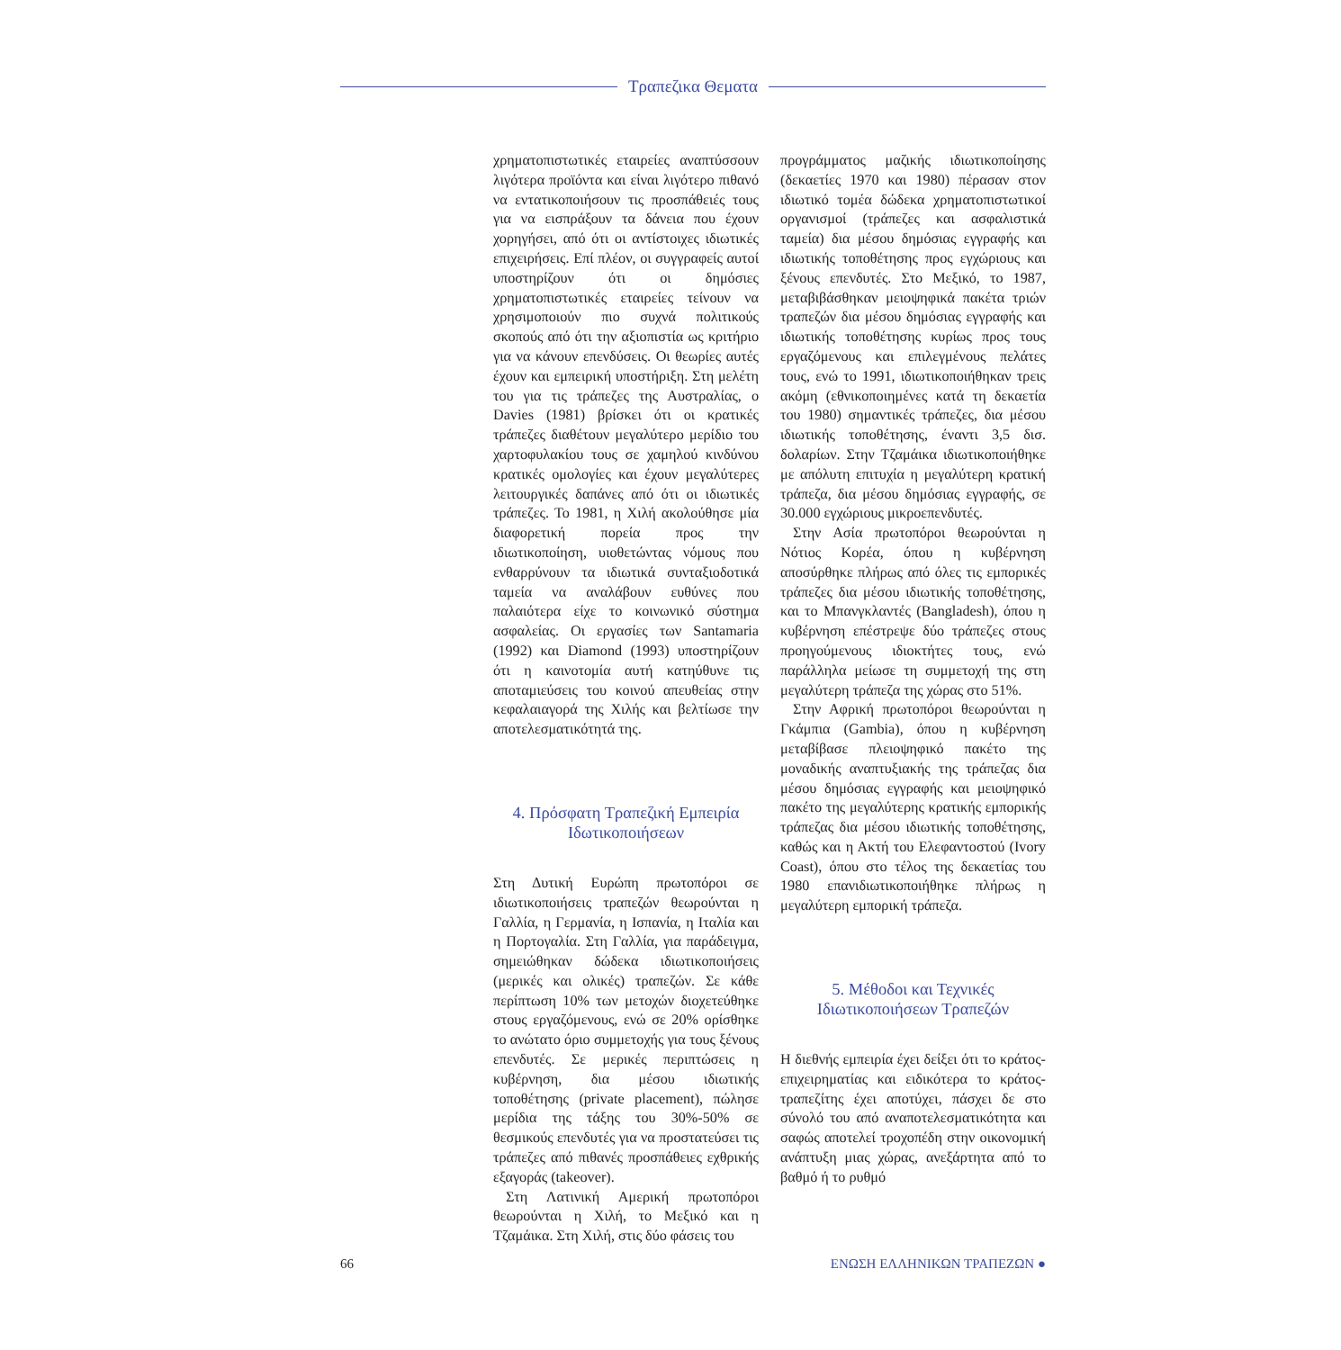Τραπεζικα Θεματα
χρηματοπιστωτικές εταιρείες αναπτύσσουν λιγότερα προϊόντα και είναι λιγότερο πιθανό να εντατικοποιήσουν τις προσπάθειές τους για να εισπράξουν τα δάνεια που έχουν χορηγήσει, από ότι οι αντίστοιχες ιδιωτικές επιχειρήσεις. Επί πλέον, οι συγγραφείς αυτοί υποστηρίζουν ότι οι δημόσιες χρηματοπιστωτικές εταιρείες τείνουν να χρησιμοποιούν πιο συχνά πολιτικούς σκοπούς από ότι την αξιοπιστία ως κριτήριο για να κάνουν επενδύσεις. Οι θεωρίες αυτές έχουν και εμπειρική υποστήριξη. Στη μελέτη του για τις τράπεζες της Αυστραλίας, ο Davies (1981) βρίσκει ότι οι κρατικές τράπεζες διαθέτουν μεγαλύτερο μερίδιο του χαρτοφυλακίου τους σε χαμηλού κινδύνου κρατικές ομολογίες και έχουν μεγαλύτερες λειτουργικές δαπάνες από ότι οι ιδιωτικές τράπεζες. Το 1981, η Χιλή ακολούθησε μία διαφορετική πορεία προς την ιδιωτικοποίηση, υιοθετώντας νόμους που ενθαρρύνουν τα ιδιωτικά συνταξιοδοτικά ταμεία να αναλάβουν ευθύνες που παλαιότερα είχε το κοινωνικό σύστημα ασφαλείας. Οι εργασίες των Santamaria (1992) και Diamond (1993) υποστηρίζουν ότι η καινοτομία αυτή κατηύθυνε τις αποταμιεύσεις του κοινού απευθείας στην κεφαλαιαγορά της Χιλής και βελτίωσε την αποτελεσματικότητά της.
4. Πρόσφατη Τραπεζική Εμπειρία Ιδωτικοποιήσεων
Στη Δυτική Ευρώπη πρωτοπόροι σε ιδιωτικοποιήσεις τραπεζών θεωρούνται η Γαλλία, η Γερμανία, η Ισπανία, η Ιταλία και η Πορτογαλία. Στη Γαλλία, για παράδειγμα, σημειώθηκαν δώδεκα ιδιωτικοποιήσεις (μερικές και ολικές) τραπεζών. Σε κάθε περίπτωση 10% των μετοχών διοχετεύθηκε στους εργαζόμενους, ενώ σε 20% ορίσθηκε το ανώτατο όριο συμμετοχής για τους ξένους επενδυτές. Σε μερικές περιπτώσεις η κυβέρνηση, δια μέσου ιδιωτικής τοποθέτησης (private placement), πώλησε μερίδια της τάξης του 30%-50% σε θεσμικούς επενδυτές για να προστατεύσει τις τράπεζες από πιθανές προσπάθειες εχθρικής εξαγοράς (takeover).
Στη Λατινική Αμερική πρωτοπόροι θεωρούνται η Χιλή, το Μεξικό και η Τζαμάικα. Στη Χιλή, στις δύο φάσεις του
προγράμματος μαζικής ιδιωτικοποίησης (δεκαετίες 1970 και 1980) πέρασαν στον ιδιωτικό τομέα δώδεκα χρηματοπιστωτικοί οργανισμοί (τράπεζες και ασφαλιστικά ταμεία) δια μέσου δημόσιας εγγραφής και ιδιωτικής τοποθέτησης προς εγχώριους και ξένους επενδυτές. Στο Μεξικό, το 1987, μεταβιβάσθηκαν μειοψηφικά πακέτα τριών τραπεζών δια μέσου δημόσιας εγγραφής και ιδιωτικής τοποθέτησης κυρίως προς τους εργαζόμενους και επιλεγμένους πελάτες τους, ενώ το 1991, ιδιωτικοποιήθηκαν τρεις ακόμη (εθνικοποιημένες κατά τη δεκαετία του 1980) σημαντικές τράπεζες, δια μέσου ιδιωτικής τοποθέτησης, έναντι 3,5 δισ. δολαρίων. Στην Τζαμάικα ιδιωτικοποιήθηκε με απόλυτη επιτυχία η μεγαλύτερη κρατική τράπεζα, δια μέσου δημόσιας εγγραφής, σε 30.000 εγχώριους μικροεπενδυτές.
Στην Ασία πρωτοπόροι θεωρούνται η Νότιος Κορέα, όπου η κυβέρνηση αποσύρθηκε πλήρως από όλες τις εμπορικές τράπεζες δια μέσου ιδιωτικής τοποθέτησης, και το Μπανγκλαντές (Bangladesh), όπου η κυβέρνηση επέστρεψε δύο τράπεζες στους προηγούμενους ιδιοκτήτες τους, ενώ παράλληλα μείωσε τη συμμετοχή της στη μεγαλύτερη τράπεζα της χώρας στο 51%.
Στην Αφρική πρωτοπόροι θεωρούνται η Γκάμπια (Gambia), όπου η κυβέρνηση μεταβίβασε πλειοψηφικό πακέτο της μοναδικής αναπτυξιακής της τράπεζας δια μέσου δημόσιας εγγραφής και μειοψηφικό πακέτο της μεγαλύτερης κρατικής εμπορικής τράπεζας δια μέσου ιδιωτικής τοποθέτησης, καθώς και η Ακτή του Ελεφαντοστού (Ivory Coast), όπου στο τέλος της δεκαετίας του 1980 επανιδιωτικοποιήθηκε πλήρως η μεγαλύτερη εμπορική τράπεζα.
5. Μέθοδοι και Τεχνικές Ιδιωτικοποιήσεων Τραπεζών
Η διεθνής εμπειρία έχει δείξει ότι το κράτος-επιχειρηματίας και ειδικότερα το κράτος-τραπεζίτης έχει αποτύχει, πάσχει δε στο σύνολό του από αναποτελεσματικότητα και σαφώς αποτελεί τροχοπέδη στην οικονομική ανάπτυξη μιας χώρας, ανεξάρτητα από το βαθμό ή το ρυθμό
66 ΕΝΩΣΗ ΕΛΛΗΝΙΚΩΝ ΤΡΑΠΕΖΩΝ ●